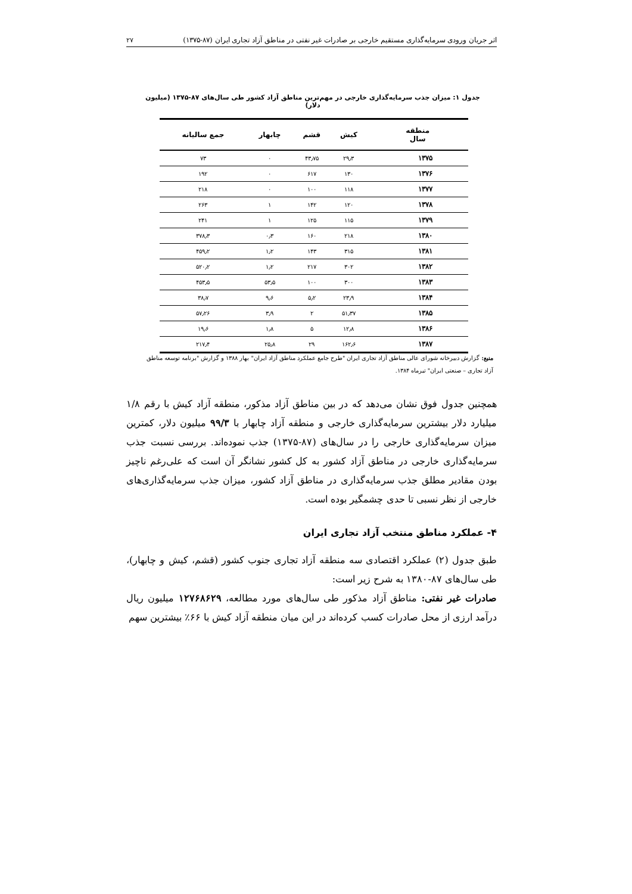اثر جریان ورودی سرمایه‌گذاری مستقیم خارجی بر صادرات غیر نفتی در مناطق آزاد تجاری ایران (۸۷-۱۳۷۵) ۲۷
جدول ۱: میزان جذب سرمایه‌گذاری خارجی در مهم‌ترین مناطق آزاد کشور طی سال‌های ۸۷-۱۳۷۵ (میلیون دلار)
| منطقه سال | کیش | قشم | چابهار | جمع سالیانه |
| --- | --- | --- | --- | --- |
| ۱۳۷۵ | ۲۹٫۳ | ۴۳٫۷۵ | ۰ | ۷۳ |
| ۱۳۷۶ | ۱۳۰ | ۶۱۷ | ۰ | ۱۹۲ |
| ۱۳۷۷ | ۱۱۸ | ۱۰۰ | ۰ | ۲۱۸ |
| ۱۳۷۸ | ۱۲۰ | ۱۴۲ | ۱ | ۲۶۳ |
| ۱۳۷۹ | ۱۱۵ | ۱۲۵ | ۱ | ۲۴۱ |
| ۱۳۸۰ | ۲۱۸ | ۱۶۰ | ۰٫۳ | ۳۷۸٫۳ |
| ۱۳۸۱ | ۳۱۵ | ۱۴۳ | ۱٫۲ | ۴۵۹٫۲ |
| ۱۳۸۲ | ۳۰۲ | ۲۱۷ | ۱٫۲ | ۵۲۰٫۲ |
| ۱۳۸۳ | ۳۰۰ | ۱۰۰ | ۵۳٫۵ | ۴۵۳٫۵ |
| ۱۳۸۴ | ۲۳٫۹ | ۵٫۲ | ۹٫۶ | ۳۸٫۷ |
| ۱۳۸۵ | ۵۱٫۳۷ | ۲ | ۳٫۹ | ۵۷٫۲۶ |
| ۱۳۸۶ | ۱۲٫۸ | ۵ | ۱٫۸ | ۱۹٫۶ |
| ۱۳۸۷ | ۱۶۲٫۶ | ۲۹ | ۲۵٫۸ | ۲۱۷٫۴ |
منبع: گزارش دبیرخانه شورای عالی مناطق آزاد تجاری ایران "طرح جامع عملکرد مناطق آزاد ایران" بهار ۱۳۸۸ و گزارش "برنامه توسعه مناطق آزاد تجاری – صنعتی ایران" تیرماه ۱۳۸۴.
همچنین جدول فوق نشان می‌دهد که در بین مناطق آزاد مذکور، منطقه آزاد کیش با رقم ۱/۸ میلیارد دلار بیشترین سرمایه‌گذاری خارجی و منطقه آزاد چابهار با ۹۹/۳ میلیون دلار، کمترین میزان سرمایه‌گذاری خارجی را در سال‌های (۸۷-۱۳۷۵) جذب نموده‌اند. بررسی نسبت جذب سرمایه‌گذاری خارجی در مناطق آزاد کشور به کل کشور نشانگر آن است که علی‌رغم ناچیز بودن مقادیر مطلق جذب سرمایه‌گذاری در مناطق آزاد کشور، میزان جذب سرمایه‌گذاری‌های خارجی از نظر نسبی تا حدی چشمگیر بوده است.
۴- عملکرد مناطق منتخب آزاد تجاری ایران
طبق جدول (۲) عملکرد اقتصادی سه منطقه آزاد تجاری جنوب کشور (قشم، کیش و چابهار)، طی سال‌های ۸۷-۱۳۸۰ به شرح زیر است:
صادرات غیر نفتی: مناطق آزاد مذکور طی سال‌های مورد مطالعه، ۱۲۷۶۸۶۲۹ میلیون ریال درآمد ارزی از محل صادرات کسب کرده‌اند در این میان منطقه آزاد کیش با ۶۶٪ بیشترین سهم